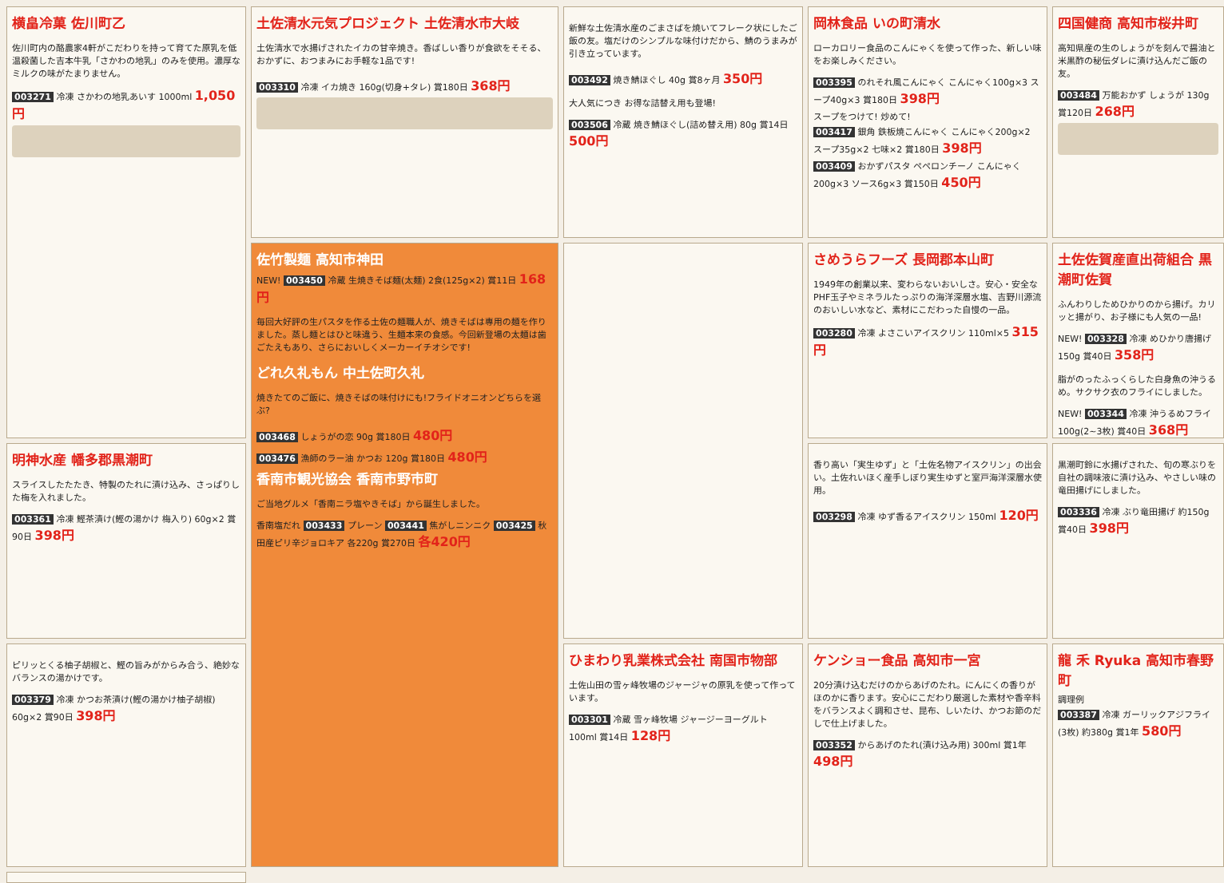横畠冷菓 佐川町乙
佐川町内の酪農家4軒がこだわりを持って育てた原乳を低温殺菌した吉本牛乳「さかわの地乳」のみを使用。濃厚なミルクの味がたまりません。
003271 冷凍 さかわの地乳あいす 1000ml 1,050円
土佐清水元気プロジェクト 土佐清水市大岐
土佐清水で水揚げされたイカの甘辛焼き。香ばしい香りが食欲をそそる、おかずに、おつまみにお手軽な1品です!
003310 冷凍 イカ焼き 160g(切身+タレ) 賞180日 368円
新鮮な土佐清水産のごまさばを焼いてフレーク状にしたご飯の友。塩だけのシンプルな味付けだから、鯖のうまみが引き立っています。
003492 焼き鯖ほぐし 40g 賞8ヶ月 350円
大人気につき お得な詰替え用も登場!
003506 冷蔵 焼き鯖ほぐし(詰め替え用) 80g 賞14日 500円
岡林食品 いの町清水
ローカロリー食品のこんにゃくを使って作った、新しい味をお楽しみください。
003395 のれそれ風こんにゃく こんにゃく100g×3 スープ40g×3 賞180日 398円
スープをつけて! 炒めて!
003417 銀角 鉄板焼こんにゃく こんにゃく200g×2 スープ35g×2 七味×2 賞180日 398円
003409 おかずパスタ ペペロンチーノ こんにゃく200g×3 ソース6g×3 賞150日 450円
四国健商 高知市桜井町
高知県産の生のしょうがを刻んで醤油と米黒酢の秘伝ダレに漬け込んだご飯の友。
003484 万能おかず しょうが 130g 賞120日 268円
さめうらフーズ 長岡郡本山町
1949年の創業以来、変わらないおいしさ。安心・安全なPHF玉子やミネラルたっぷりの海洋深層水塩、吉野川源流のおいしい水など、素材にこだわった自慢の一品。
003280 冷凍 よさこいアイスクリン 110ml×5 315円
土佐佐賀産直出荷組合 黒潮町佐賀
ふんわりしためひかりのから揚げ。カリッと揚がり、お子様にも人気の一品!
NEW! 003328 冷凍 めひかり唐揚げ 150g 賞40日 358円
脂がのったふっくらした白身魚の沖うるめ。サクサク衣のフライにしました。
NEW! 003344 冷凍 沖うるめフライ 100g(2~3枚) 賞40日 368円
明神水産 幡多郡黒潮町
スライスしたたたき、特製のたれに漬け込み、さっぱりした梅を入れました。
003361 冷凍 鰹茶漬け(鰹の湯かけ 梅入り) 60g×2 賞90日 398円
佐竹製麺 高知市神田
NEW! 003450 冷蔵 生焼きそば麺(太麺) 2食(125g×2) 賞11日 168円
毎回大好評の生パスタを作る土佐の麺職人が、焼きそばは専用の麺を作りました。蒸し麺とはひと味違う、生麺本来の食感。今回新登場の太麺は歯ごたえもあり、さらにおいしくメーカーイチオシです!
どれ久礼もん 中土佐町久礼
焼きたてのご飯に、焼きそばの味付けにも!フライドオニオンどちらを選ぶ?
003468 しょうがの恋 90g 賞180日 480円
003476 漁師のラー油 かつお 120g 賞180日 480円
香南市観光協会 香南市野市町
ご当地グルメ「香南ニラ塩やきそば」から誕生しました。
香南塩だれ 003433 プレーン 003441 焦がしニンニク 003425 秋田産ピリ辛ジョロキア 各220g 賞270日 各420円
香り高い「実生ゆず」と「土佐名物アイスクリン」の出会い。土佐れいほく産手しぼり実生ゆずと室戸海洋深層水使用。
003298 冷凍 ゆず香るアイスクリン 150ml 120円
黒潮町鈴に水揚げされた、旬の寒ぶりを自社の調味液に漬け込み、やさしい味の竜田揚げにしました。
003336 冷凍 ぶり竜田揚げ 約150g 賞40日 398円
ピリッとくる柚子胡椒と、鰹の旨みがからみ合う、絶妙なバランスの湯かけです。
003379 冷凍 かつお茶漬け(鰹の湯かけ柚子胡椒) 60g×2 賞90日 398円
ひまわり乳業株式会社 南国市物部
土佐山田の雪ヶ峰牧場のジャージャの原乳を使って作っています。
003301 冷蔵 雪ヶ峰牧場 ジャージーヨーグルト 100ml 賞14日 128円
ケンショー食品 高知市一宮
20分漬け込むだけのからあげのたれ。にんにくの香りがほのかに香ります。安心にこだわり厳選した素材や香辛料をバランスよく調和させ、昆布、しいたけ、かつお節のだしで仕上げました。
003352 からあげのたれ(漬け込み用) 300ml 賞1年 498円
龍 禾 Ryuka 高知市春野町
調理例
003387 冷凍 ガーリックアジフライ(3枚) 約380g 賞1年 580円